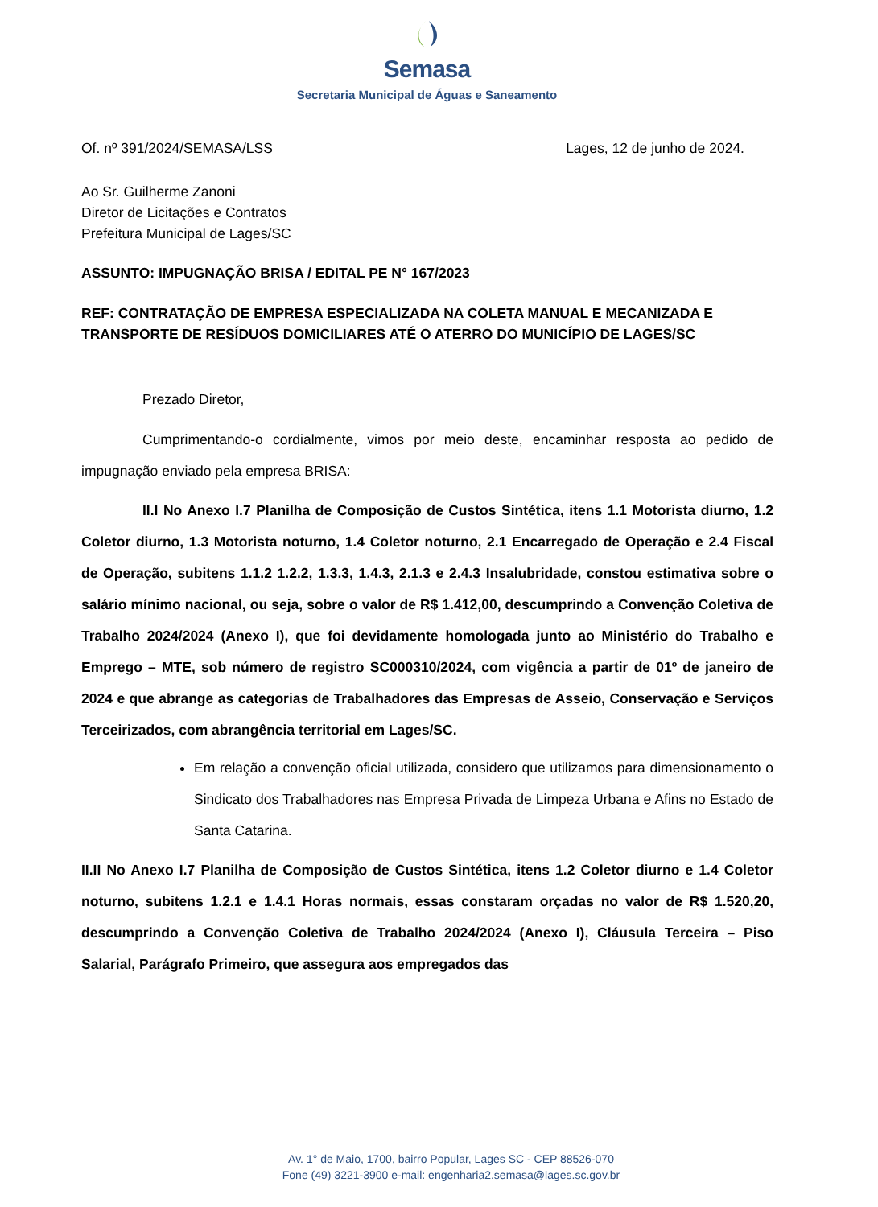Semasa
Secretaria Municipal de Águas e Saneamento
Of. nº 391/2024/SEMASA/LSS Lages, 12 de junho de 2024.
Ao Sr. Guilherme Zanoni
Diretor de Licitações e Contratos
Prefeitura Municipal de Lages/SC
ASSUNTO: IMPUGNAÇÃO BRISA / EDITAL PE N° 167/2023
REF: CONTRATAÇÃO DE EMPRESA ESPECIALIZADA NA COLETA MANUAL E MECANIZADA E TRANSPORTE DE RESÍDUOS DOMICILIARES ATÉ O ATERRO DO MUNICÍPIO DE LAGES/SC
Prezado Diretor,
Cumprimentando-o cordialmente, vimos por meio deste, encaminhar resposta ao pedido de impugnação enviado pela empresa BRISA:
II.I No Anexo I.7 Planilha de Composição de Custos Sintética, itens 1.1 Motorista diurno, 1.2 Coletor diurno, 1.3 Motorista noturno, 1.4 Coletor noturno, 2.1 Encarregado de Operação e 2.4 Fiscal de Operação, subitens 1.1.2 1.2.2, 1.3.3, 1.4.3, 2.1.3 e 2.4.3 Insalubridade, constou estimativa sobre o salário mínimo nacional, ou seja, sobre o valor de R$ 1.412,00, descumprindo a Convenção Coletiva de Trabalho 2024/2024 (Anexo I), que foi devidamente homologada junto ao Ministério do Trabalho e Emprego – MTE, sob número de registro SC000310/2024, com vigência a partir de 01º de janeiro de 2024 e que abrange as categorias de Trabalhadores das Empresas de Asseio, Conservação e Serviços Terceirizados, com abrangência territorial em Lages/SC.
Em relação a convenção oficial utilizada, considero que utilizamos para dimensionamento o Sindicato dos Trabalhadores nas Empresa Privada de Limpeza Urbana e Afins no Estado de Santa Catarina.
II.II No Anexo I.7 Planilha de Composição de Custos Sintética, itens 1.2 Coletor diurno e 1.4 Coletor noturno, subitens 1.2.1 e 1.4.1 Horas normais, essas constaram orçadas no valor de R$ 1.520,20, descumprindo a Convenção Coletiva de Trabalho 2024/2024 (Anexo I), Cláusula Terceira – Piso Salarial, Parágrafo Primeiro, que assegura aos empregados das
Av. 1° de Maio, 1700, bairro Popular, Lages SC - CEP 88526-070
Fone (49) 3221-3900 e-mail: engenharia2.semasa@lages.sc.gov.br